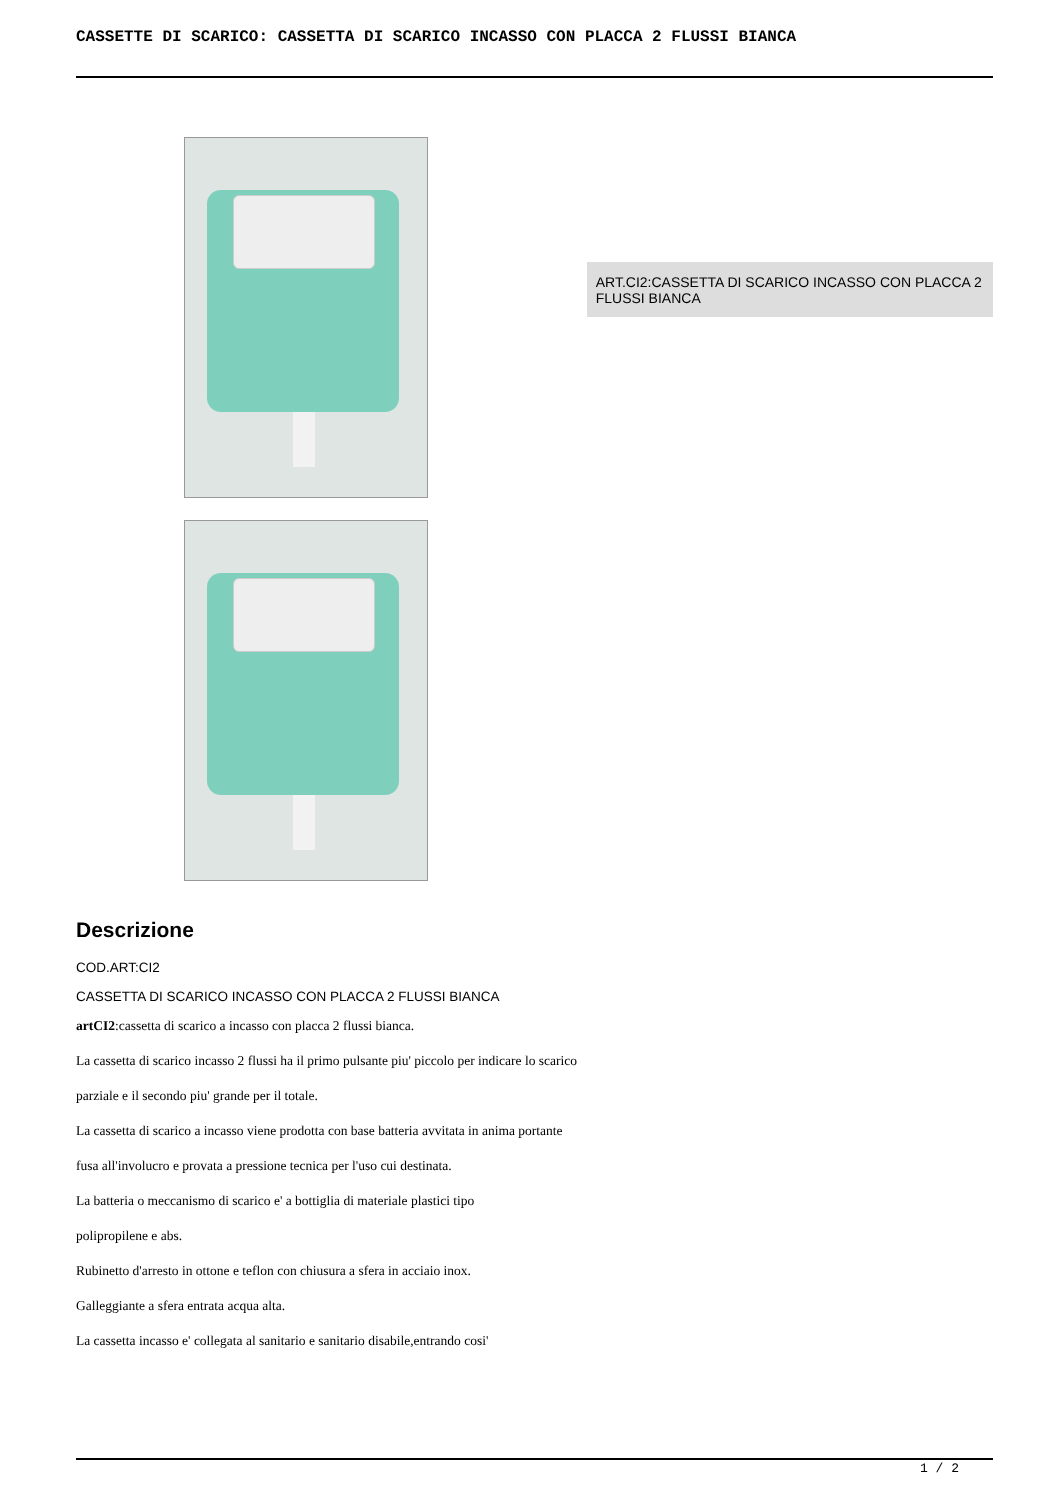CASSETTE DI SCARICO: CASSETTA DI SCARICO INCASSO CON PLACCA 2 FLUSSI BIANCA
ART.CI2:CASSETTA DI SCARICO INCASSO CON PLACCA 2 FLUSSI BIANCA
Descrizione
COD.ART:CI2
CASSETTA DI SCARICO INCASSO CON PLACCA 2 FLUSSI BIANCA
artCI2:cassetta di scarico a incasso con placca 2 flussi bianca.
La cassetta di scarico incasso 2 flussi ha il primo pulsante piu' piccolo per indicare lo scarico
parziale e il secondo piu' grande per il totale.
La cassetta di scarico a incasso viene prodotta con base batteria avvitata in anima portante
fusa all'involucro e provata a pressione tecnica per l'uso cui destinata.
La batteria o meccanismo di scarico e' a bottiglia di materiale plastici tipo
polipropilene e abs.
Rubinetto d'arresto in ottone e teflon con chiusura a sfera in acciaio inox.
Galleggiante a sfera entrata acqua alta.
La cassetta incasso e' collegata al sanitario e sanitario disabile,entrando cosi'
1 / 2